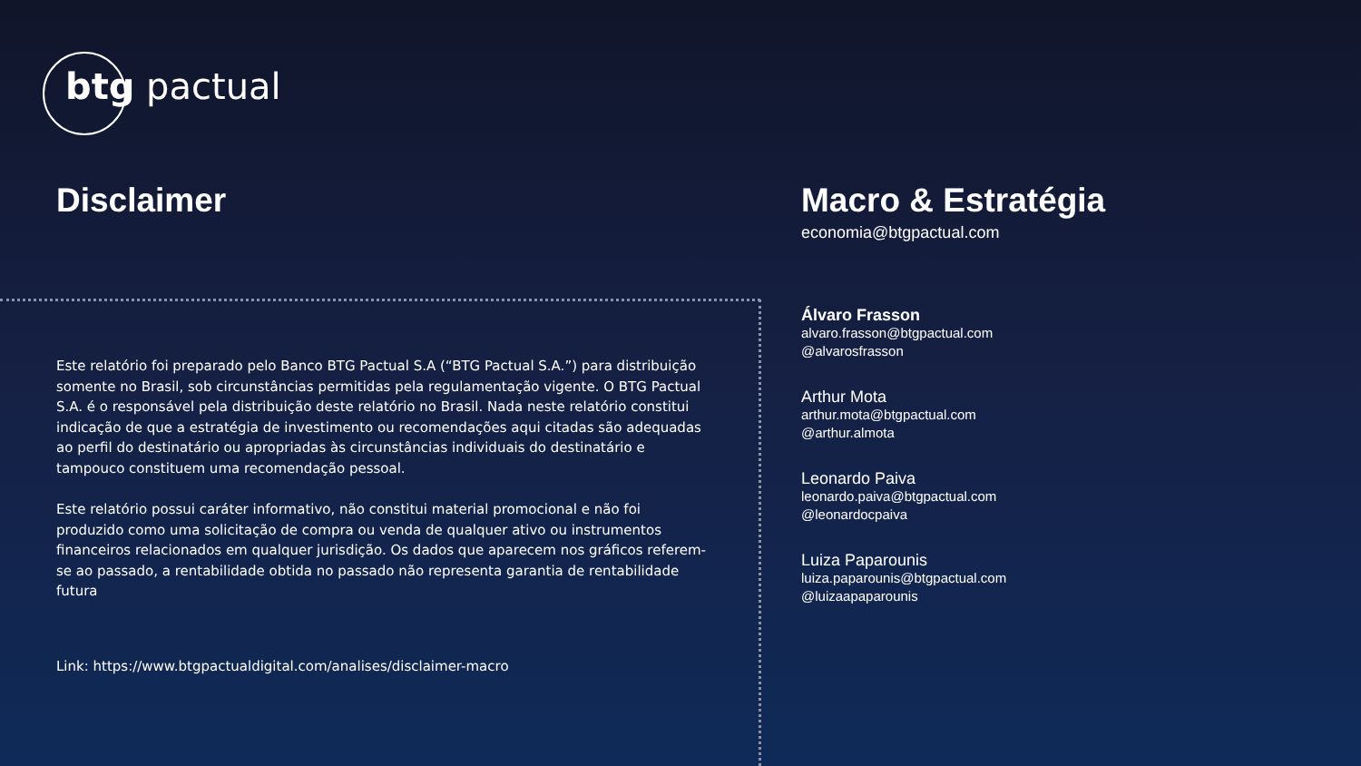btg pactual
Disclaimer
Este relatório foi preparado pelo Banco BTG Pactual S.A (“BTG Pactual S.A.”) para distribuição somente no Brasil, sob circunstâncias permitidas pela regulamentação vigente. O BTG Pactual S.A. é o responsável pela distribuição deste relatório no Brasil. Nada neste relatório constitui indicação de que a estratégia de investimento ou recomendações aqui citadas são adequadas ao perfil do destinatário ou apropriadas às circunstâncias individuais do destinatário e tampouco constituem uma recomendação pessoal.
Este relatório possui caráter informativo, não constitui material promocional e não foi produzido como uma solicitação de compra ou venda de qualquer ativo ou instrumentos financeiros relacionados em qualquer jurisdição. Os dados que aparecem nos gráficos referem-se ao passado, a rentabilidade obtida no passado não representa garantia de rentabilidade futura
Link: https://www.btgpactualdigital.com/analises/disclaimer-macro
Macro & Estratégia
economia@btgpactual.com
Álvaro Frasson
alvaro.frasson@btgpactual.com
@alvarosfrasson
Arthur Mota
arthur.mota@btgpactual.com
@arthur.almota
Leonardo Paiva
leonardo.paiva@btgpactual.com
@leonardocpaiva
Luiza Paparounis
luiza.paparounis@btgpactual.com
@luizaapaparounis